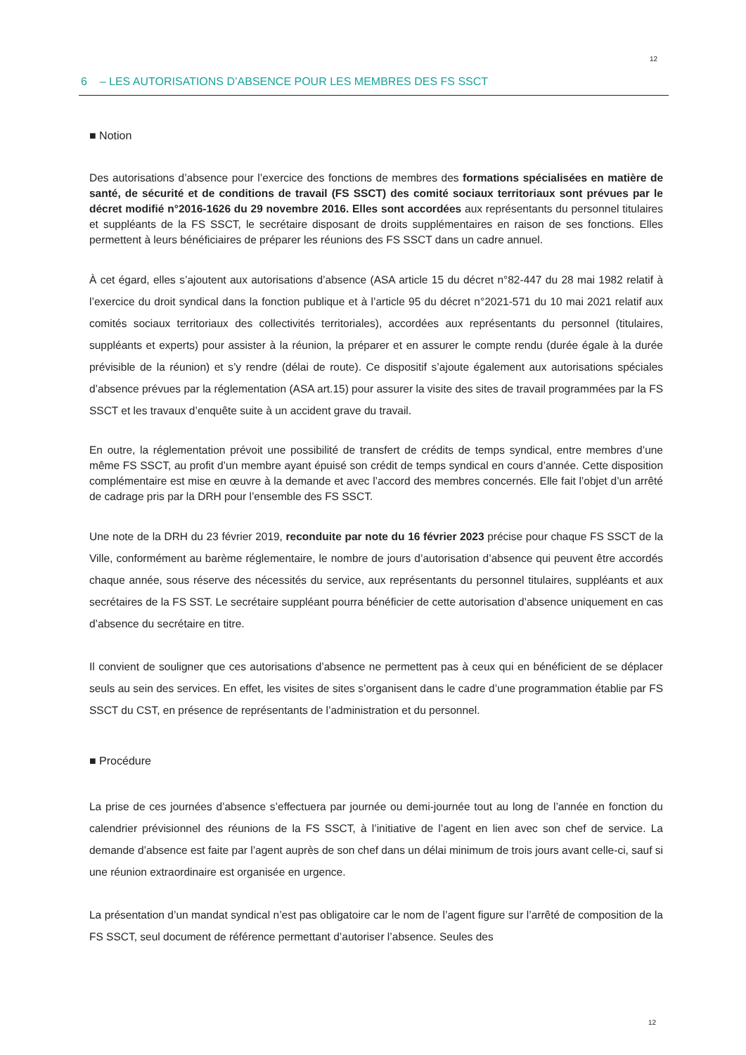12
6 – LES AUTORISATIONS D’ABSENCE POUR LES MEMBRES DES FS SSCT
■ Notion
Des autorisations d’absence pour l’exercice des fonctions de membres des formations spécialisées en matière de santé, de sécurité et de conditions de travail (FS SSCT) des comité sociaux territoriaux sont prévues par le décret modifié n°2016-1626 du 29 novembre 2016. Elles sont accordées aux représentants du personnel titulaires et suppléants de la FS SSCT, le secrétaire disposant de droits supplémentaires en raison de ses fonctions. Elles permettent à leurs bénéficiaires de préparer les réunions des FS SSCT dans un cadre annuel.
À cet égard, elles s’ajoutent aux autorisations d’absence (ASA article 15 du décret n°82-447 du 28 mai 1982 relatif à l’exercice du droit syndical dans la fonction publique et à l’article 95 du décret n°2021-571 du 10 mai 2021 relatif aux comités sociaux territoriaux des collectivités territoriales), accordées aux représentants du personnel (titulaires, suppléants et experts) pour assister à la réunion, la préparer et en assurer le compte rendu (durée égale à la durée prévisible de la réunion) et s’y rendre (délai de route). Ce dispositif s’ajoute également aux autorisations spéciales d’absence prévues par la réglementation (ASA art.15) pour assurer la visite des sites de travail programmées par la FS SSCT et les travaux d’enquête suite à un accident grave du travail.
En outre, la réglementation prévoit une possibilité de transfert de crédits de temps syndical, entre membres d’une même FS SSCT, au profit d’un membre ayant épuisé son crédit de temps syndical en cours d’année. Cette disposition complémentaire est mise en œuvre à la demande et avec l’accord des membres concernés. Elle fait l’objet d’un arrêté de cadrage pris par la DRH pour l’ensemble des FS SSCT.
Une note de la DRH du 23 février 2019, reconduite par note du 16 février 2023 précise pour chaque FS SSCT de la Ville, conformément au barème réglementaire, le nombre de jours d’autorisation d’absence qui peuvent être accordés chaque année, sous réserve des nécessités du service, aux représentants du personnel titulaires, suppléants et aux secrétaires de la FS SST. Le secrétaire suppléant pourra bénéficier de cette autorisation d’absence uniquement en cas d’absence du secrétaire en titre.
Il convient de souligner que ces autorisations d’absence ne permettent pas à ceux qui en bénéficient de se déplacer seuls au sein des services. En effet, les visites de sites s’organisent dans le cadre d’une programmation établie par FS SSCT du CST, en présence de représentants de l’administration et du personnel.
■ Procédure
La prise de ces journées d’absence s’effectuera par journée ou demi-journée tout au long de l’année en fonction du calendrier prévisionnel des réunions de la FS SSCT, à l’initiative de l’agent en lien avec son chef de service. La demande d’absence est faite par l’agent auprès de son chef dans un délai minimum de trois jours avant celle-ci, sauf si une réunion extraordinaire est organisée en urgence.
La présentation d’un mandat syndical n’est pas obligatoire car le nom de l’agent figure sur l’arrêté de composition de la FS SSCT, seul document de référence permettant d’autoriser l’absence. Seules des
12